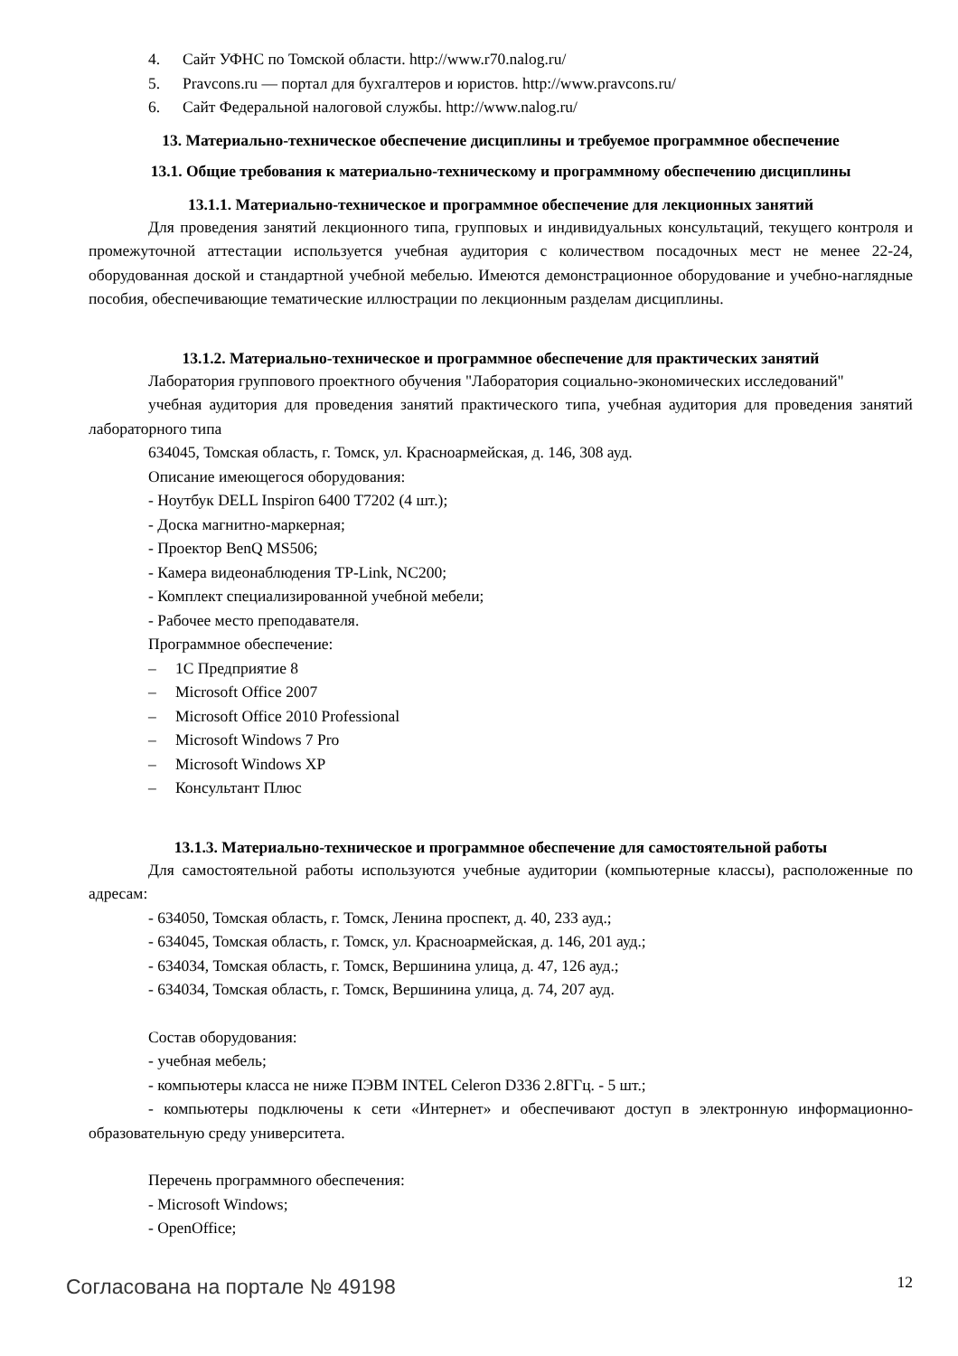4. Сайт УФНС по Томской области. http://www.r70.nalog.ru/
5. Pravcons.ru — портал для бухгалтеров и юристов. http://www.pravcons.ru/
6. Сайт Федеральной налоговой службы. http://www.nalog.ru/
13. Материально-техническое обеспечение дисциплины и требуемое программное обеспечение
13.1. Общие требования к материально-техническому и программному обеспечению дисциплины
13.1.1. Материально-техническое и программное обеспечение для лекционных занятий
Для проведения занятий лекционного типа, групповых и индивидуальных консультаций, текущего контроля и промежуточной аттестации используется учебная аудитория с количеством посадочных мест не менее 22-24, оборудованная доской и стандартной учебной мебелью. Имеются демонстрационное оборудование и учебно-наглядные пособия, обеспечивающие тематические иллюстрации по лекционным разделам дисциплины.
13.1.2. Материально-техническое и программное обеспечение для практических занятий
Лаборатория группового проектного обучения "Лаборатория социально-экономических исследований"
учебная аудитория для проведения занятий практического типа, учебная аудитория для проведения занятий лабораторного типа
634045, Томская область, г. Томск, ул. Красноармейская, д. 146, 308 ауд.
Описание имеющегося оборудования:
- Ноутбук DELL Inspiron 6400 T7202 (4 шт.);
- Доска магнитно-маркерная;
- Проектор BenQ MS506;
- Камера видеонаблюдения TP-Link, NC200;
- Комплект специализированной учебной мебели;
- Рабочее место преподавателя.
Программное обеспечение:
– 1С Предприятие 8
– Microsoft Office 2007
– Microsoft Office 2010 Professional
– Microsoft Windows 7 Pro
– Microsoft Windows XP
– Консультант Плюс
13.1.3. Материально-техническое и программное обеспечение для самостоятельной работы
Для самостоятельной работы используются учебные аудитории (компьютерные классы), расположенные по адресам:
- 634050, Томская область, г. Томск, Ленина проспект, д. 40, 233 ауд.;
- 634045, Томская область, г. Томск, ул. Красноармейская, д. 146, 201 ауд.;
- 634034, Томская область, г. Томск, Вершинина улица, д. 47, 126 ауд.;
- 634034, Томская область, г. Томск, Вершинина улица, д. 74, 207 ауд.
Состав оборудования:
- учебная мебель;
- компьютеры класса не ниже ПЭВМ INTEL Celeron D336 2.8ГГц. - 5 шт.;
- компьютеры подключены к сети «Интернет» и обеспечивают доступ в электронную информационно-образовательную среду университета.
Перечень программного обеспечения:
- Microsoft Windows;
- OpenOffice;
Согласована на портале № 49198 12